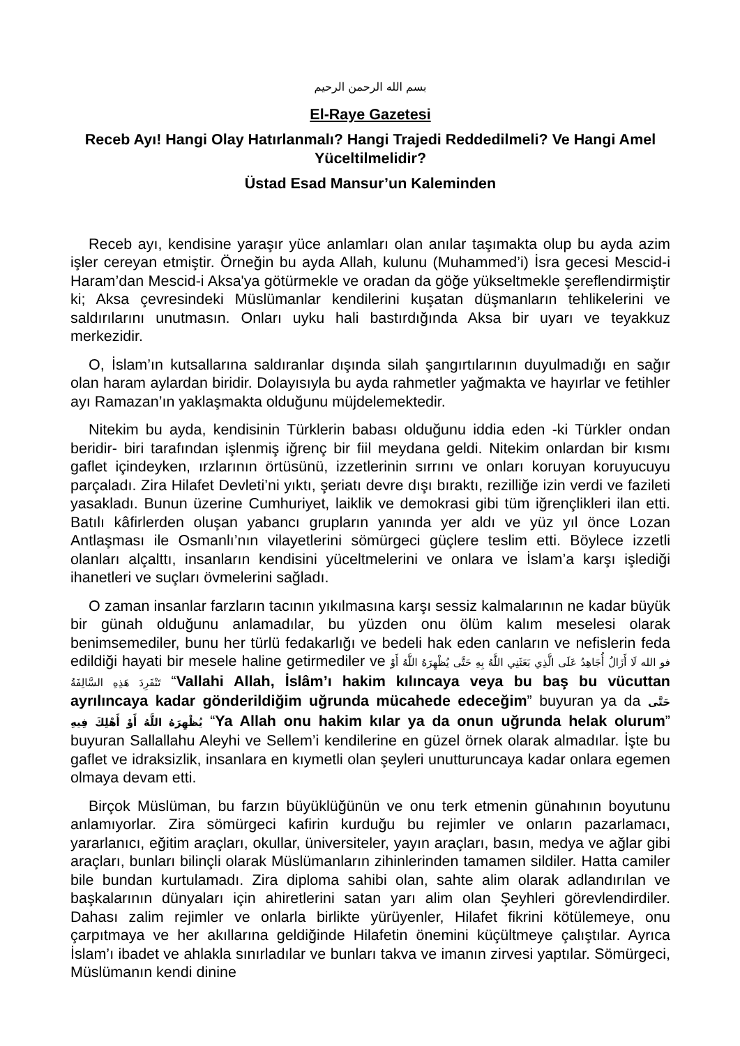بسم الله الرحمن الرحيم
El-Raye Gazetesi
Receb Ayı! Hangi Olay Hatırlanmalı? Hangi Trajedi Reddedilmeli? Ve Hangi Amel Yüceltilmelidir?
Üstad Esad Mansur’un Kaleminden
Receb ayı, kendisine yaraşır yüce anlamları olan anılar taşımakta olup bu ayda azim işler cereyan etmiştir. Örneğin bu ayda Allah, kulunu (Muhammed’i) İsra gecesi Mescid-i Haram’dan Mescid-i Aksa'ya götürmekle ve oradan da göğe yükseltmekle şereflendirmiştir ki; Aksa çevresindeki Müslümanlar kendilerini kuşatan düşmanların tehlikelerini ve saldırılarını unutmasın. Onları uyku hali bastırdığında Aksa bir uyarı ve teyakkuz merkezidir.
O, İslam’ın kutsallarına saldıranlar dışında silah şangırtılarının duyulmadığı en sağır olan haram aylardan biridir. Dolayısıyla bu ayda rahmetler yağmakta ve hayırlar ve fetihler ayı Ramazan’ın yaklaşmakta olduğunu müjdelemektedir.
Nitekim bu ayda, kendisinin Türklerin babası olduğunu iddia eden -ki Türkler ondan beridir- biri tarafından işlenmiş iğrenç bir fiil meydana geldi. Nitekim onlardan bir kısmı gaflet içindeyken, ırzlarının örtüsünü, izzetlerinin sırrını ve onları koruyan koruyucuyu parçaladı. Zira Hilafet Devleti’ni yıktı, şeriatı devre dışı bıraktı, rezilliğe izin verdi ve fazileti yasakladı. Bunun üzerine Cumhuriyet, laiklik ve demokrasi gibi tüm iğrençlikleri ilan etti. Batılı kâfirlerden oluşan yabancı grupların yanında yer aldı ve yüz yıl önce Lozan Antlaşması ile Osmanlı’nın vilayetlerini sömürgeci güçlere teslim etti. Böylece izzetli olanları alçalttı, insanların kendisini yüceltmelerini ve onlara ve İslam’a karşı işlediği ihanetleri ve suçları övmelerini sağladı.
O zaman insanlar farzların tacının yıkılmasına karşı sessiz kalmalarının ne kadar büyük bir günah olduğunu anlamadılar, bu yüzden onu ölüm kalım meselesi olarak benimsemediler, bunu her türlü fedakarlığı ve bedeli hak eden canların ve nefislerin feda edildiği hayati bir mesele haline getirmediler ve فو الله لَا أَزَالُ أُجَاهِدُ عَلَى الَّذِي بَعَثَنِي اللَّهُ بِهِ حَتَّى يُظْهِرَهُ اللَّهُ أَوْ تَنْفَرِدَ هَذِهِ السَّالِفَةُ “Vallahi Allah, İslâm’ı hakim kılıncaya veya bu baş bu vücuttan ayrılıncaya kadar gönderildiğim uğrunda mücahede edeceğim” buyuran ya da حَتَّى يُظْهِرَهُ اللَّهُ أَوْ أَهْلِكَ فِيهِ “Ya Allah onu hakim kılar ya da onun uğrunda helak olurum” buyuran Sallallahu Aleyhi ve Sellem’i kendilerine en güzel örnek olarak almadılar. İşte bu gaflet ve idraksizlik, insanlara en kıymetli olan şeyleri unutturuncaya kadar onlara egemen olmaya devam etti.
Birçok Müslüman, bu farzın büyüklüğünün ve onu terk etmenin günahının boyutunu anlamıyorlar. Zira sömürgeci kafirin kurduğu bu rejimler ve onların pazarlamacı, yararlanıcı, eğitim araçları, okullar, üniversiteler, yayın araçları, basın, medya ve ağlar gibi araçları, bunları bilinçli olarak Müslümanların zihinlerinden tamamen sildiler. Hatta camiler bile bundan kurtulamadı. Zira diploma sahibi olan, sahte alim olarak adlandırılan ve başkalarının dünyaları için ahiretlerini satan yarı alim olan Şeyhleri görevlendirdiler. Dahası zalim rejimler ve onlarla birlikte yürüyenler, Hilafet fikrini kötülemeye, onu çarpıtmaya ve her akıllarına geldiğinde Hilafetin önemini küçültmeye çalıştılar. Ayrıca İslam’ı ibadet ve ahlakla sınırladılar ve bunları takva ve imanın zirvesi yaptılar. Sömürgeci, Müslümanın kendi dinine